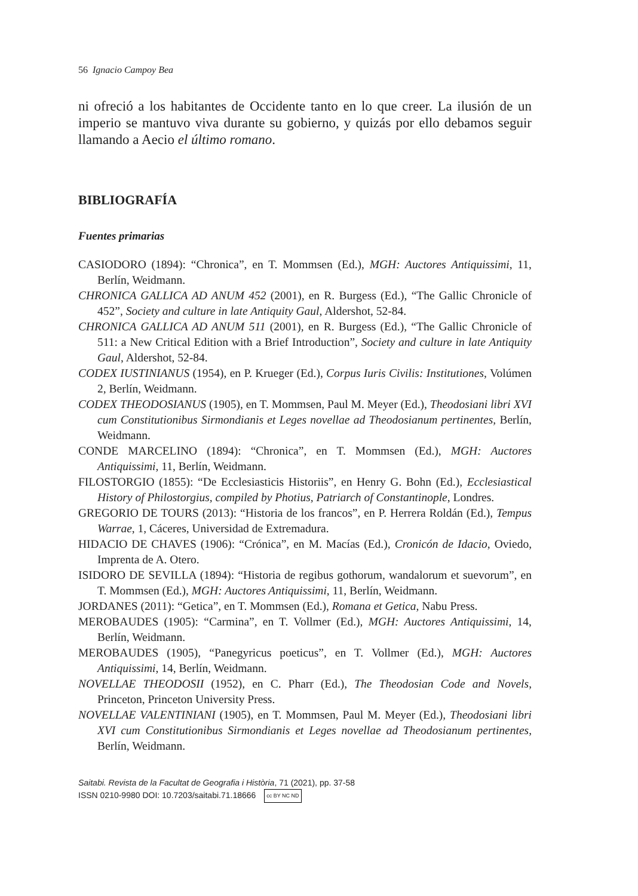56 Ignacio Campoy Bea
ni ofreció a los habitantes de Occidente tanto en lo que creer. La ilusión de un imperio se mantuvo viva durante su gobierno, y quizás por ello debamos seguir llamando a Aecio el último romano.
BIBLIOGRAFÍA
Fuentes primarias
CASIODORO (1894): “Chronica”, en T. Mommsen (Ed.), MGH: Auctores Antiquissimi, 11, Berlín, Weidmann.
CHRONICA GALLICA AD ANUM 452 (2001), en R. Burgess (Ed.), “The Gallic Chronicle of 452”, Society and culture in late Antiquity Gaul, Aldershot, 52-84.
CHRONICA GALLICA AD ANUM 511 (2001), en R. Burgess (Ed.), “The Gallic Chronicle of 511: a New Critical Edition with a Brief Introduction”, Society and culture in late Antiquity Gaul, Aldershot, 52-84.
CODEX IUSTINIANUS (1954), en P. Krueger (Ed.), Corpus Iuris Civilis: Institutiones, Volúmen 2, Berlín, Weidmann.
CODEX THEODOSIANUS (1905), en T. Mommsen, Paul M. Meyer (Ed.), Theodosiani libri XVI cum Constitutionibus Sirmondianis et Leges novellae ad Theodosianum pertinentes, Berlín, Weidmann.
CONDE MARCELINO (1894): “Chronica”, en T. Mommsen (Ed.), MGH: Auctores Antiquissimi, 11, Berlín, Weidmann.
FILOSTORGIO (1855): “De Ecclesiasticis Historiis”, en Henry G. Bohn (Ed.), Ecclesiastical History of Philostorgius, compiled by Photius, Patriarch of Constantinople, Londres.
GREGORIO DE TOURS (2013): “Historia de los francos”, en P. Herrera Roldán (Ed.), Tempus Warrae, 1, Cáceres, Universidad de Extremadura.
HIDACIO DE CHAVES (1906): “Crónica”, en M. Macías (Ed.), Cronicón de Idacio, Oviedo, Imprenta de A. Otero.
ISIDORO DE SEVILLA (1894): “Historia de regibus gothorum, wandalorum et suevorum”, en T. Mommsen (Ed.), MGH: Auctores Antiquissimi, 11, Berlín, Weidmann.
JORDANES (2011): “Getica”, en T. Mommsen (Ed.), Romana et Getica, Nabu Press.
MEROBAUDES (1905): “Carmina”, en T. Vollmer (Ed.), MGH: Auctores Antiquissimi, 14, Berlín, Weidmann.
MEROBAUDES (1905), “Panegyricus poeticus”, en T. Vollmer (Ed.), MGH: Auctores Antiquissimi, 14, Berlín, Weidmann.
NOVELLAE THEODOSII (1952), en C. Pharr (Ed.), The Theodosian Code and Novels, Princeton, Princeton University Press.
NOVELLAE VALENTINIANI (1905), en T. Mommsen, Paul M. Meyer (Ed.), Theodosiani libri XVI cum Constitutionibus Sirmondianis et Leges novellae ad Theodosianum pertinentes, Berlín, Weidmann.
Saitabi. Revista de la Facultat de Geografia i Història, 71 (2021), pp. 37-58
ISSN 0210-9980 DOI: 10.7203/saitabi.71.18666 cc BY NC ND